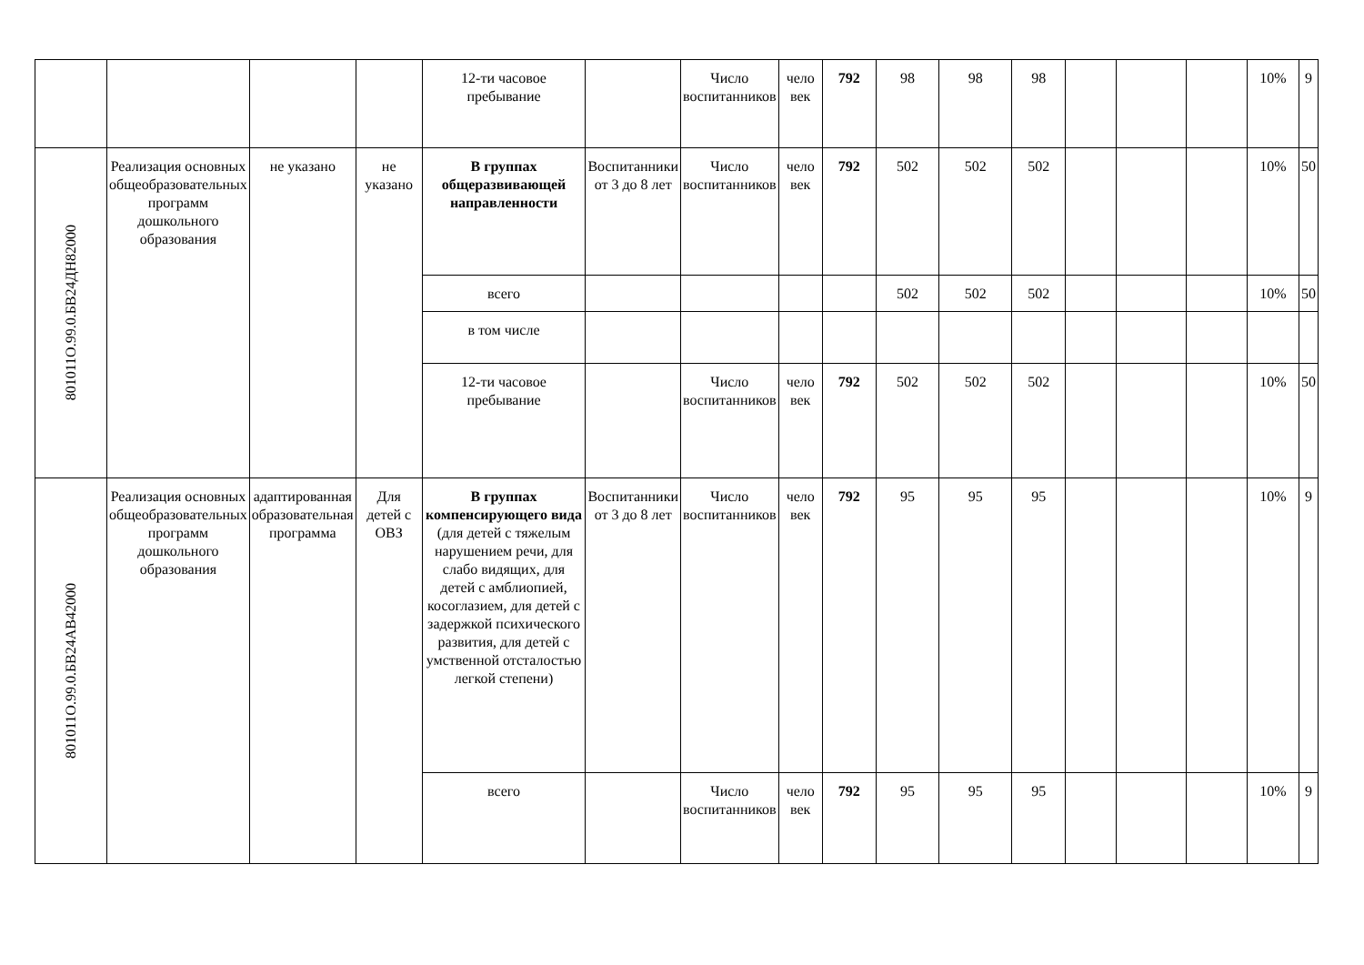| | | | | 12-ти часовое пребывание | | Число воспитанников | чело век | 792 | 98 | 98 | 98 | | | | 10% | 9 |
| 801011О.99.0.БВ24ДН82000 | Реализация основных общеобразовательных программ дошкольного образования | не указано | не указано | В группах общеразвивающей направленности | Воспитанники от 3 до 8 лет | Число воспитанников | чело век | 792 | 502 | 502 | 502 | | | | 10% | 50 |
| | | | | всего | | | | | 502 | 502 | 502 | | | | 10% | 50 |
| | | | | в том числе | | | | | | | | | | | | |
| | | | | 12-ти часовое пребывание | | Число воспитанников | чело век | 792 | 502 | 502 | 502 | | | | 10% | 50 |
| 801011О.99.0.БВ24АВ42000 | Реализация основных общеобразовательных программ дошкольного образования | адаптированная образовательная программа | Для детей с ОВЗ | В группах компенсирующего вида (для детей с тяжелым нарушением речи, для слабо видящих, для детей с амблиопией, косоглазием, для детей с задержкой психического развития, для детей с умственной отсталостью легкой степени) | Воспитанники от 3 до 8 лет | Число воспитанников | чело век | 792 | 95 | 95 | 95 | | | | 10% | 9 |
| | | | | всего | | Число воспитанников | чело век | 792 | 95 | 95 | 95 | | | | 10% | 9 |